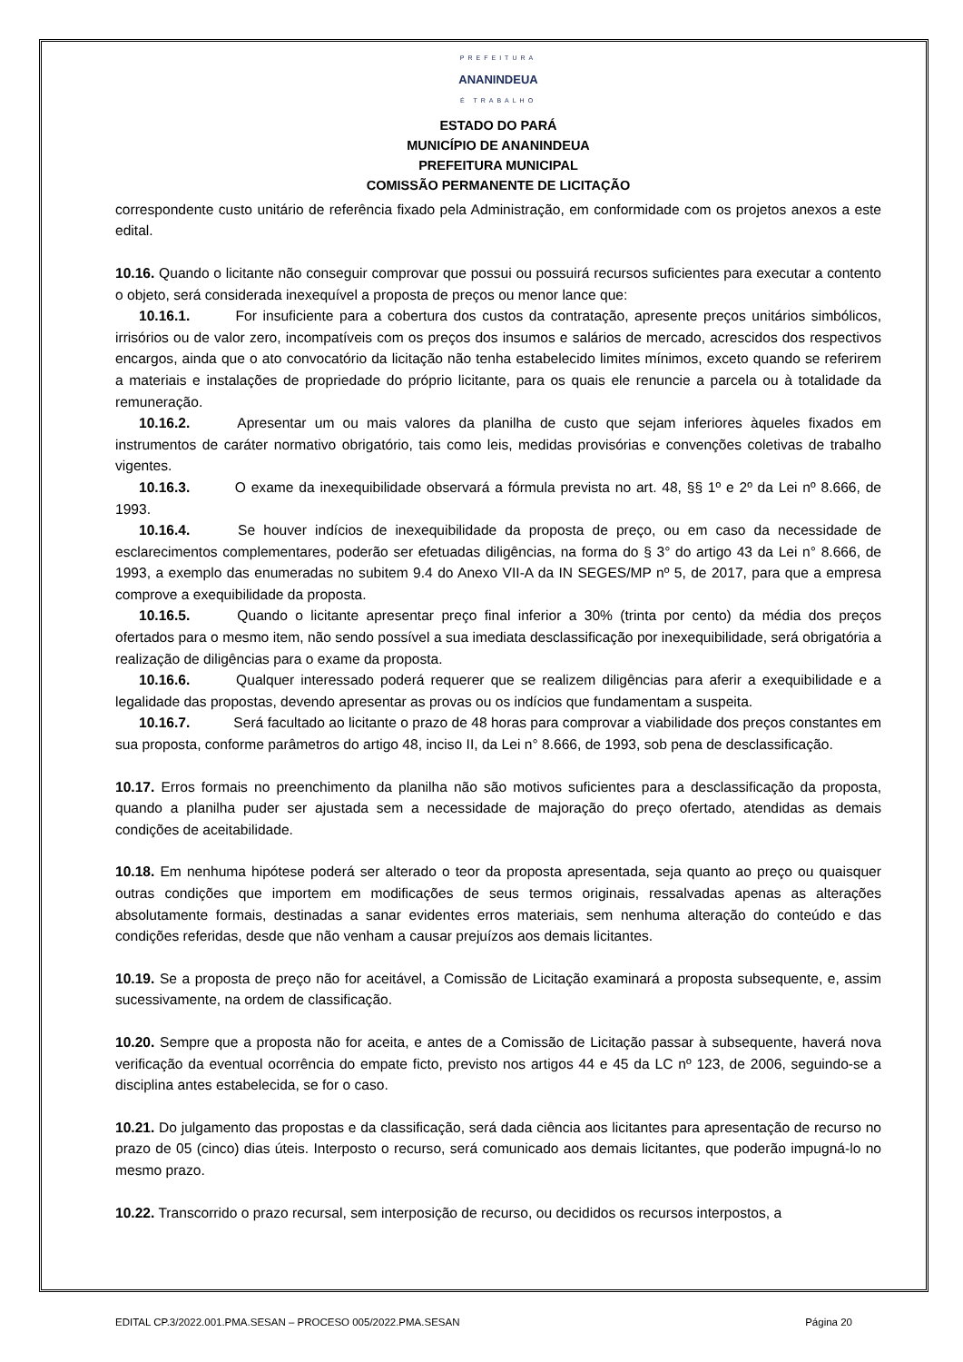PREFEITURA
ANANINDEUA
É TRABALHO
ESTADO DO PARÁ
MUNICÍPIO DE ANANINDEUA
PREFEITURA MUNICIPAL
COMISSÃO PERMANENTE DE LICITAÇÃO
correspondente custo unitário de referência fixado pela Administração, em conformidade com os projetos anexos a este edital.
10.16. Quando o licitante não conseguir comprovar que possui ou possuirá recursos suficientes para executar a contento o objeto, será considerada inexequível a proposta de preços ou menor lance que:
10.16.1. For insuficiente para a cobertura dos custos da contratação, apresente preços unitários simbólicos, irrisórios ou de valor zero, incompatíveis com os preços dos insumos e salários de mercado, acrescidos dos respectivos encargos, ainda que o ato convocatório da licitação não tenha estabelecido limites mínimos, exceto quando se referirem a materiais e instalações de propriedade do próprio licitante, para os quais ele renuncie a parcela ou à totalidade da remuneração.
10.16.2. Apresentar um ou mais valores da planilha de custo que sejam inferiores àqueles fixados em instrumentos de caráter normativo obrigatório, tais como leis, medidas provisórias e convenções coletivas de trabalho vigentes.
10.16.3. O exame da inexequibilidade observará a fórmula prevista no art. 48, §§ 1º e 2º da Lei nº 8.666, de 1993.
10.16.4. Se houver indícios de inexequibilidade da proposta de preço, ou em caso da necessidade de esclarecimentos complementares, poderão ser efetuadas diligências, na forma do § 3° do artigo 43 da Lei n° 8.666, de 1993, a exemplo das enumeradas no subitem 9.4 do Anexo VII-A da IN SEGES/MP nº 5, de 2017, para que a empresa comprove a exequibilidade da proposta.
10.16.5. Quando o licitante apresentar preço final inferior a 30% (trinta por cento) da média dos preços ofertados para o mesmo item, não sendo possível a sua imediata desclassificação por inexequibilidade, será obrigatória a realização de diligências para o exame da proposta.
10.16.6. Qualquer interessado poderá requerer que se realizem diligências para aferir a exequibilidade e a legalidade das propostas, devendo apresentar as provas ou os indícios que fundamentam a suspeita.
10.16.7. Será facultado ao licitante o prazo de 48 horas para comprovar a viabilidade dos preços constantes em sua proposta, conforme parâmetros do artigo 48, inciso II, da Lei n° 8.666, de 1993, sob pena de desclassificação.
10.17. Erros formais no preenchimento da planilha não são motivos suficientes para a desclassificação da proposta, quando a planilha puder ser ajustada sem a necessidade de majoração do preço ofertado, atendidas as demais condições de aceitabilidade.
10.18. Em nenhuma hipótese poderá ser alterado o teor da proposta apresentada, seja quanto ao preço ou quaisquer outras condições que importem em modificações de seus termos originais, ressalvadas apenas as alterações absolutamente formais, destinadas a sanar evidentes erros materiais, sem nenhuma alteração do conteúdo e das condições referidas, desde que não venham a causar prejuízos aos demais licitantes.
10.19. Se a proposta de preço não for aceitável, a Comissão de Licitação examinará a proposta subsequente, e, assim sucessivamente, na ordem de classificação.
10.20. Sempre que a proposta não for aceita, e antes de a Comissão de Licitação passar à subsequente, haverá nova verificação da eventual ocorrência do empate ficto, previsto nos artigos 44 e 45 da LC nº 123, de 2006, seguindo-se a disciplina antes estabelecida, se for o caso.
10.21. Do julgamento das propostas e da classificação, será dada ciência aos licitantes para apresentação de recurso no prazo de 05 (cinco) dias úteis. Interposto o recurso, será comunicado aos demais licitantes, que poderão impugná-lo no mesmo prazo.
10.22. Transcorrido o prazo recursal, sem interposição de recurso, ou decididos os recursos interpostos, a
EDITAL CP.3/2022.001.PMA.SESAN – PROCESO 005/2022.PMA.SESAN Página 20